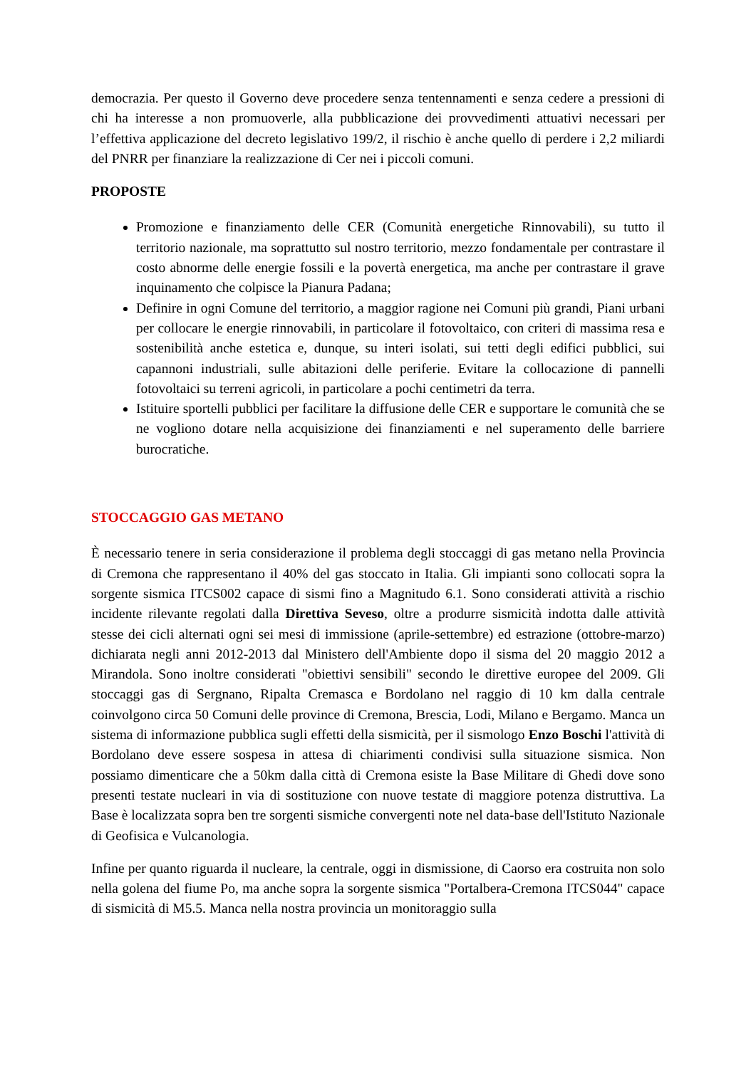democrazia. Per questo il Governo deve procedere senza tentennamenti e senza cedere a pressioni di chi ha interesse a non promuoverle, alla pubblicazione dei provvedimenti attuativi necessari per l’effettiva applicazione del decreto legislativo 199/2, il rischio è anche quello di perdere i 2,2 miliardi del PNRR per finanziare la realizzazione di Cer nei i piccoli comuni.
PROPOSTE
Promozione e finanziamento delle CER (Comunità energetiche Rinnovabili), su tutto il territorio nazionale, ma soprattutto sul nostro territorio, mezzo fondamentale per contrastare il costo abnorme delle energie fossili e la povertà energetica, ma anche per contrastare il grave inquinamento che colpisce la Pianura Padana;
Definire in ogni Comune del territorio, a maggior ragione nei Comuni più grandi, Piani urbani per collocare le energie rinnovabili, in particolare il fotovoltaico, con criteri di massima resa e sostenibilità anche estetica e, dunque, su interi isolati, sui tetti degli edifici pubblici, sui capannoni industriali, sulle abitazioni delle periferie. Evitare la collocazione di pannelli fotovoltaici su terreni agricoli, in particolare a pochi centimetri da terra.
Istituire sportelli pubblici per facilitare la diffusione delle CER e supportare le comunità che se ne vogliono dotare nella acquisizione dei finanziamenti e nel superamento delle barriere burocratiche.
STOCCAGGIO GAS METANO
È necessario tenere in seria considerazione il problema degli stoccaggi di gas metano nella Provincia di Cremona che rappresentano il 40% del gas stoccato in Italia. Gli impianti sono collocati sopra la sorgente sismica ITCS002 capace di sismi fino a Magnitudo 6.1. Sono considerati attività a rischio incidente rilevante regolati dalla Direttiva Seveso, oltre a produrre sismicità indotta dalle attività stesse dei cicli alternati ogni sei mesi di immissione (aprile-settembre) ed estrazione (ottobre-marzo) dichiarata negli anni 2012-2013 dal Ministero dell'Ambiente dopo il sisma del 20 maggio 2012 a Mirandola. Sono inoltre considerati "obiettivi sensibili" secondo le direttive europee del 2009. Gli stoccaggi gas di Sergnano, Ripalta Cremasca e Bordolano nel raggio di 10 km dalla centrale coinvolgono circa 50 Comuni delle province di Cremona, Brescia, Lodi, Milano e Bergamo. Manca un sistema di informazione pubblica sugli effetti della sismicità, per il sismologo Enzo Boschi l'attività di Bordolano deve essere sospesa in attesa di chiarimenti condivisi sulla situazione sismica. Non possiamo dimenticare che a 50km dalla città di Cremona esiste la Base Militare di Ghedi dove sono presenti testate nucleari in via di sostituzione con nuove testate di maggiore potenza distruttiva. La Base è localizzata sopra ben tre sorgenti sismiche convergenti note nel data-base dell'Istituto Nazionale di Geofisica e Vulcanologia.
Infine per quanto riguarda il nucleare, la centrale, oggi in dismissione, di Caorso era costruita non solo nella golena del fiume Po, ma anche sopra la sorgente sismica "Portalbera-Cremona ITCS044" capace di sismicità di M5.5. Manca nella nostra provincia un monitoraggio sulla